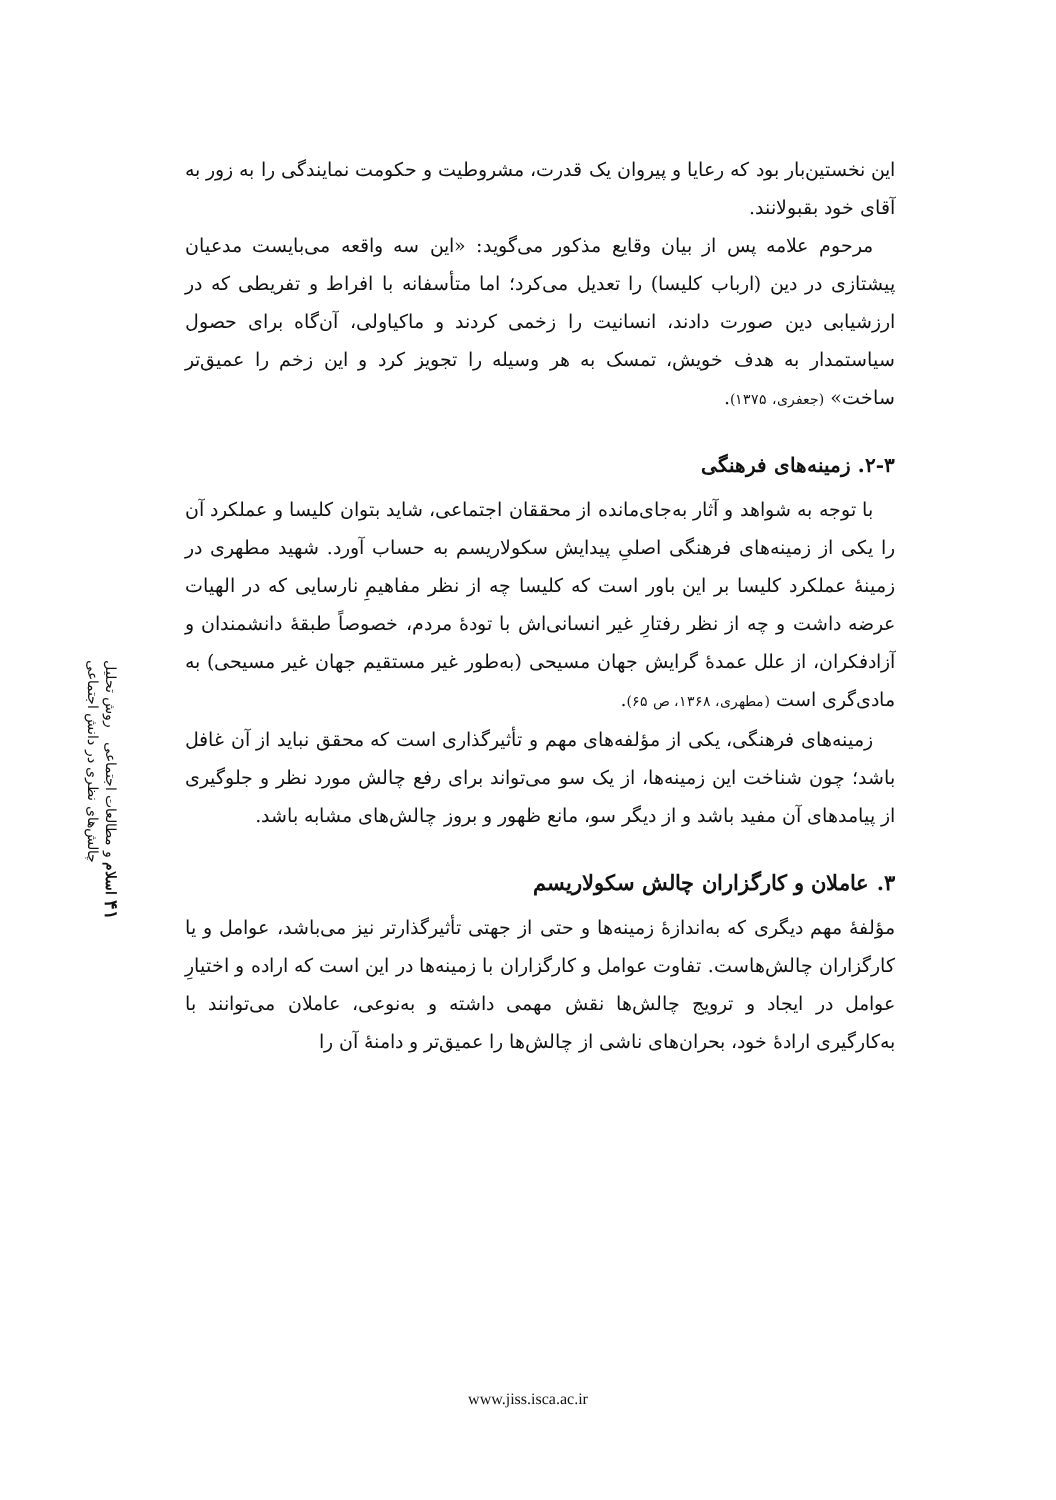این نخستین‌بار بود که رعایا و پیروان یک قدرت، مشروطیت و حکومت نمایندگی را به زور به آقای خود بقبولانند.
مرحوم علامه پس از بیان وقایع مذکور می‌گوید: «این سه واقعه می‌بایست مدعیان پیشتازی در دین (ارباب کلیسا) را تعدیل می‌کرد؛ اما متأسفانه با افراط و تفریطی که در ارزشیابی دین صورت دادند، انسانیت را زخمی کردند و ماکیاولی، آن‌گاه برای حصول سیاستمدار به هدف خویش، تمسک به هر وسیله را تجویز کرد و این زخم را عمیق‌تر ساخت» (جعفری، ۱۳۷۵).
۲-۳. زمینه‌های فرهنگی
با توجه به شواهد و آثار به‌جای‌مانده از محققان اجتماعی، شاید بتوان کلیسا و عملکرد آن را یکی از زمینه‌های فرهنگی اصلیِ پیدایش سکولاریسم به حساب آورد. شهید مطهری در زمینهٔ عملکرد کلیسا بر این باور است که کلیسا چه از نظر مفاهیمِ نارسایی که در الهیات عرضه داشت و چه از نظر رفتارِ غیر انسانی‌اش با تودهٔ مردم، خصوصاً طبقهٔ دانشمندان و آزادفکران، از علل عمدهٔ گرایش جهان مسیحی (به‌طور غیر مستقیم جهان غیر مسیحی) به مادی‌گری است (مطهری، ۱۳۶۸، ص ۶۵).
زمینه‌های فرهنگی، یکی از مؤلفه‌های مهم و تأثیرگذاری است که محقق نباید از آن غافل باشد؛ چون شناخت این زمینه‌ها، از یک سو می‌تواند برای رفع چالش مورد نظر و جلوگیری از پیامدهای آن مفید باشد و از دیگر سو، مانع ظهور و بروز چالش‌های مشابه باشد.
۳. عاملان و کارگزاران چالش سکولاریسم
مؤلفهٔ مهم دیگری که به‌اندازهٔ زمینه‌ها و حتی از جهتی تأثیرگذارتر نیز می‌باشد، عوامل و یا کارگزاران چالش‌هاست. تفاوت عوامل و کارگزاران با زمینه‌ها در این است که اراده و اختیارِ عوامل در ایجاد و ترویج چالش‌ها نقش مهمی داشته و به‌نوعی، عاملان می‌توانند با به‌کارگیری ارادهٔ خود، بحران‌های ناشی از چالش‌ها را عمیق‌تر و دامنهٔ آن را
۴۱ اسلام و مطالعات اجتماعی روش تحلیل چالش‌های نظری در دانش اجتماعی
www.jiss.isca.ac.ir